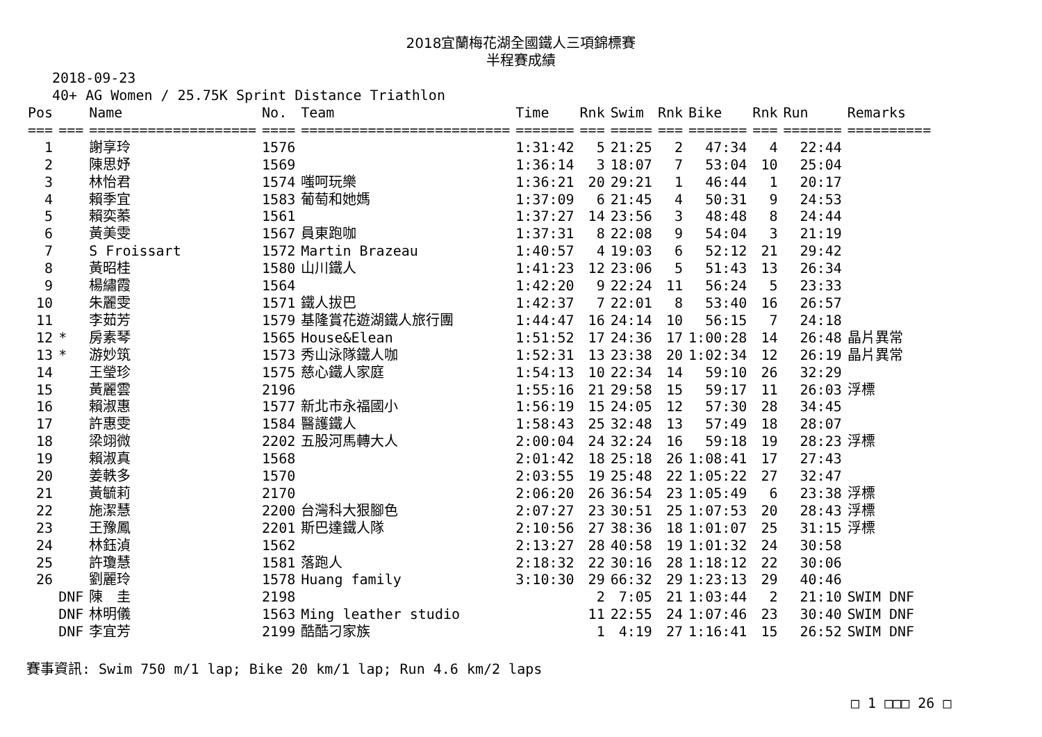2018宜蘭梅花湖全國鐵人三項錦標賽
半程賽成績
2018-09-23
40+ AG Women / 25.75K Sprint Distance Triathlon
| Pos | | Name | No. | Team | Time | Rnk | Swim | Rnk | Bike | Rnk | Run | Remarks |
| --- | --- | --- | --- | --- | --- | --- | --- | --- | --- | --- | --- | --- |
| === | === | ==================== | ==== | ========================= | ======= | === | ===== | === | ======= | === | ======= | ========== |
| 1 | | 謝享玲 | 1576 | | 1:31:42 | 5 | 21:25 | 2 | 47:34 | 4 | 22:44 | |
| 2 | | 陳思妤 | 1569 | | 1:36:14 | 3 | 18:07 | 7 | 53:04 | 10 | 25:04 | |
| 3 | | 林怡君 | 1574 | 嗤呵玩樂 | 1:36:21 | 20 | 29:21 | 1 | 46:44 | 1 | 20:17 | |
| 4 | | 賴季宜 | 1583 | 葡萄和她媽 | 1:37:09 | 6 | 21:45 | 4 | 50:31 | 9 | 24:53 | |
| 5 | | 賴奕蓁 | 1561 | | 1:37:27 | 14 | 23:56 | 3 | 48:48 | 8 | 24:44 | |
| 6 | | 黃美雯 | 1567 | 員東跑咖 | 1:37:31 | 8 | 22:08 | 9 | 54:04 | 3 | 21:19 | |
| 7 | | S Froissart | 1572 | Martin Brazeau | 1:40:57 | 4 | 19:03 | 6 | 52:12 | 21 | 29:42 | |
| 8 | | 黃昭桂 | 1580 | 山川鐵人 | 1:41:23 | 12 | 23:06 | 5 | 51:43 | 13 | 26:34 | |
| 9 | | 楊繡霞 | 1564 | | 1:42:20 | 9 | 22:24 | 11 | 56:24 | 5 | 23:33 | |
| 10 | | 朱麗雯 | 1571 | 鐵人拔巴 | 1:42:37 | 7 | 22:01 | 8 | 53:40 | 16 | 26:57 | |
| 11 | | 李茹芳 | 1579 | 基隆賞花遊湖鐵人旅行團 | 1:44:47 | 16 | 24:14 | 10 | 56:15 | 7 | 24:18 | |
| 12 | * | 房素琴 | 1565 | House&Elean | 1:51:52 | 17 | 24:36 | 17 | 1:00:28 | 14 | 26:48 | 晶片異常 |
| 13 | * | 游妙筑 | 1573 | 秀山泳隊鐵人咖 | 1:52:31 | 13 | 23:38 | 20 | 1:02:34 | 12 | 26:19 | 晶片異常 |
| 14 | | 王瑩珍 | 1575 | 慈心鐵人家庭 | 1:54:13 | 10 | 22:34 | 14 | 59:10 | 26 | 32:29 | |
| 15 | | 黃麗雲 | 2196 | | 1:55:16 | 21 | 29:58 | 15 | 59:17 | 11 | 26:03 | 浮標 |
| 16 | | 賴淑惠 | 1577 | 新北市永福國小 | 1:56:19 | 15 | 24:05 | 12 | 57:30 | 28 | 34:45 | |
| 17 | | 許惠雯 | 1584 | 醫護鐵人 | 1:58:43 | 25 | 32:48 | 13 | 57:49 | 18 | 28:07 | |
| 18 | | 梁翊微 | 2202 | 五股河馬轉大人 | 2:00:04 | 24 | 32:24 | 16 | 59:18 | 19 | 28:23 | 浮標 |
| 19 | | 賴淑真 | 1568 | | 2:01:42 | 18 | 25:18 | 26 | 1:08:41 | 17 | 27:43 | |
| 20 | | 姜軼多 | 1570 | | 2:03:55 | 19 | 25:48 | 22 | 1:05:22 | 27 | 32:47 | |
| 21 | | 黃毓莉 | 2170 | | 2:06:20 | 26 | 36:54 | 23 | 1:05:49 | 6 | 23:38 | 浮標 |
| 22 | | 施潔慧 | 2200 | 台灣科大狠腳色 | 2:07:27 | 23 | 30:51 | 25 | 1:07:53 | 20 | 28:43 | 浮標 |
| 23 | | 王豫鳳 | 2201 | 斯巴達鐵人隊 | 2:10:56 | 27 | 38:36 | 18 | 1:01:07 | 25 | 31:15 | 浮標 |
| 24 | | 林鈺湞 | 1562 | | 2:13:27 | 28 | 40:58 | 19 | 1:01:32 | 24 | 30:58 | |
| 25 | | 許瓊慧 | 1581 | 落跑人 | 2:18:32 | 22 | 30:16 | 28 | 1:18:12 | 22 | 30:06 | |
| 26 | | 劉麗玲 | 1578 | Huang family | 3:10:30 | 29 | 66:32 | 29 | 1:23:13 | 29 | 40:46 | |
| | DNF | 陳 圭 | 2198 | | | 2 | 7:05 | 21 | 1:03:44 | 2 | 21:10 | SWIM DNF |
| | DNF | 林明儀 | 1563 | Ming leather studio | | 11 | 22:55 | 24 | 1:07:46 | 23 | 30:40 | SWIM DNF |
| | DNF | 李宜芳 | 2199 | 酷酷刁家族 | | 1 | 4:19 | 27 | 1:16:41 | 15 | 26:52 | SWIM DNF |
賽事資訊: Swim 750 m/1 lap; Bike 20 km/1 lap; Run 4.6 km/2 laps
□ 1 □□□ 26 □